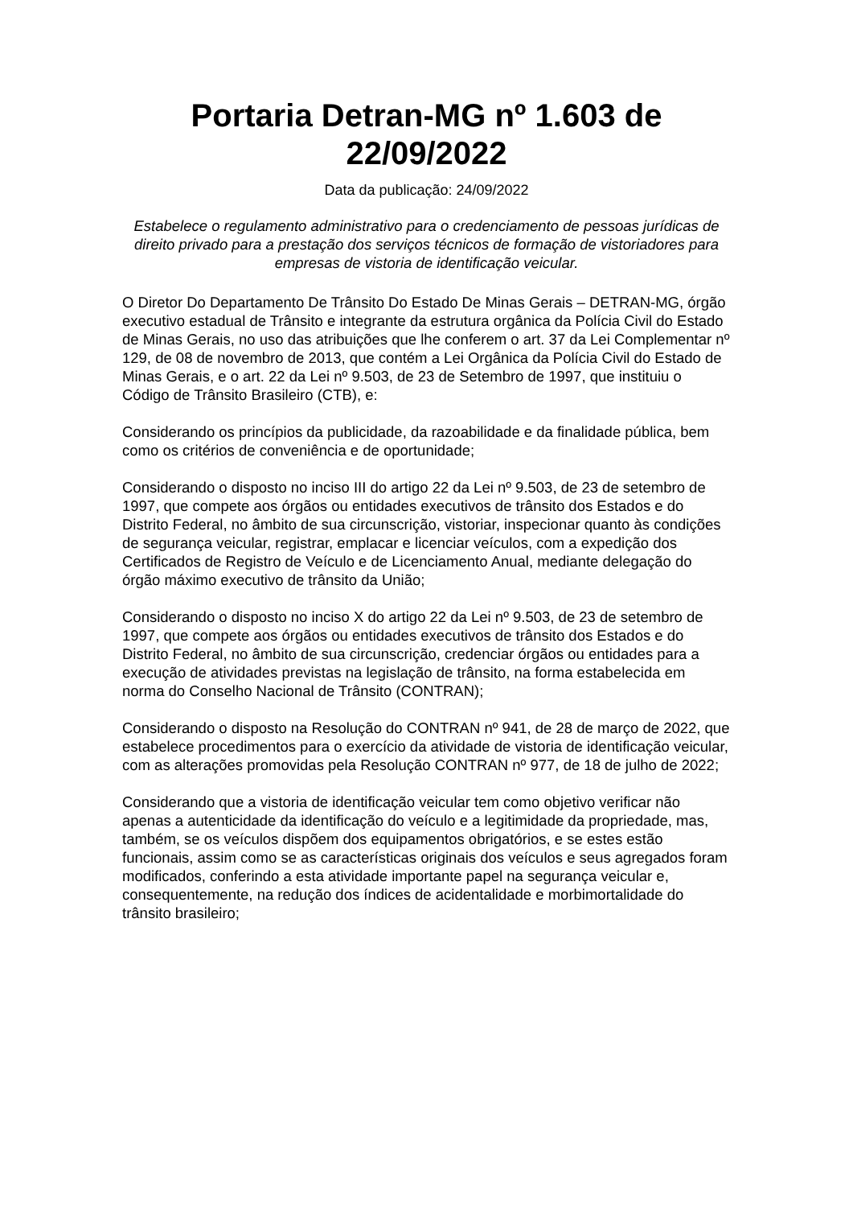Portaria Detran-MG nº 1.603 de 22/09/2022
Data da publicação: 24/09/2022
Estabelece o regulamento administrativo para o credenciamento de pessoas jurídicas de direito privado para a prestação dos serviços técnicos de formação de vistoriadores para empresas de vistoria de identificação veicular.
O Diretor Do Departamento De Trânsito Do Estado De Minas Gerais – DETRAN-MG, órgão executivo estadual de Trânsito e integrante da estrutura orgânica da Polícia Civil do Estado de Minas Gerais, no uso das atribuições que lhe conferem o art. 37 da Lei Complementar nº 129, de 08 de novembro de 2013, que contém a Lei Orgânica da Polícia Civil do Estado de Minas Gerais, e o art. 22 da Lei nº 9.503, de 23 de Setembro de 1997, que instituiu o Código de Trânsito Brasileiro (CTB), e:
Considerando os princípios da publicidade, da razoabilidade e da finalidade pública, bem como os critérios de conveniência e de oportunidade;
Considerando o disposto no inciso III do artigo 22 da Lei nº 9.503, de 23 de setembro de 1997, que compete aos órgãos ou entidades executivos de trânsito dos Estados e do Distrito Federal, no âmbito de sua circunscrição, vistoriar, inspecionar quanto às condições de segurança veicular, registrar, emplacar e licenciar veículos, com a expedição dos Certificados de Registro de Veículo e de Licenciamento Anual, mediante delegação do órgão máximo executivo de trânsito da União;
Considerando o disposto no inciso X do artigo 22 da Lei nº 9.503, de 23 de setembro de 1997, que compete aos órgãos ou entidades executivos de trânsito dos Estados e do Distrito Federal, no âmbito de sua circunscrição, credenciar órgãos ou entidades para a execução de atividades previstas na legislação de trânsito, na forma estabelecida em norma do Conselho Nacional de Trânsito (CONTRAN);
Considerando o disposto na Resolução do CONTRAN nº 941, de 28 de março de 2022, que estabelece procedimentos para o exercício da atividade de vistoria de identificação veicular, com as alterações promovidas pela Resolução CONTRAN nº 977, de 18 de julho de 2022;
Considerando que a vistoria de identificação veicular tem como objetivo verificar não apenas a autenticidade da identificação do veículo e a legitimidade da propriedade, mas, também, se os veículos dispõem dos equipamentos obrigatórios, e se estes estão funcionais, assim como se as características originais dos veículos e seus agregados foram modificados, conferindo a esta atividade importante papel na segurança veicular e, consequentemente, na redução dos índices de acidentalidade e morbimortalidade do trânsito brasileiro;